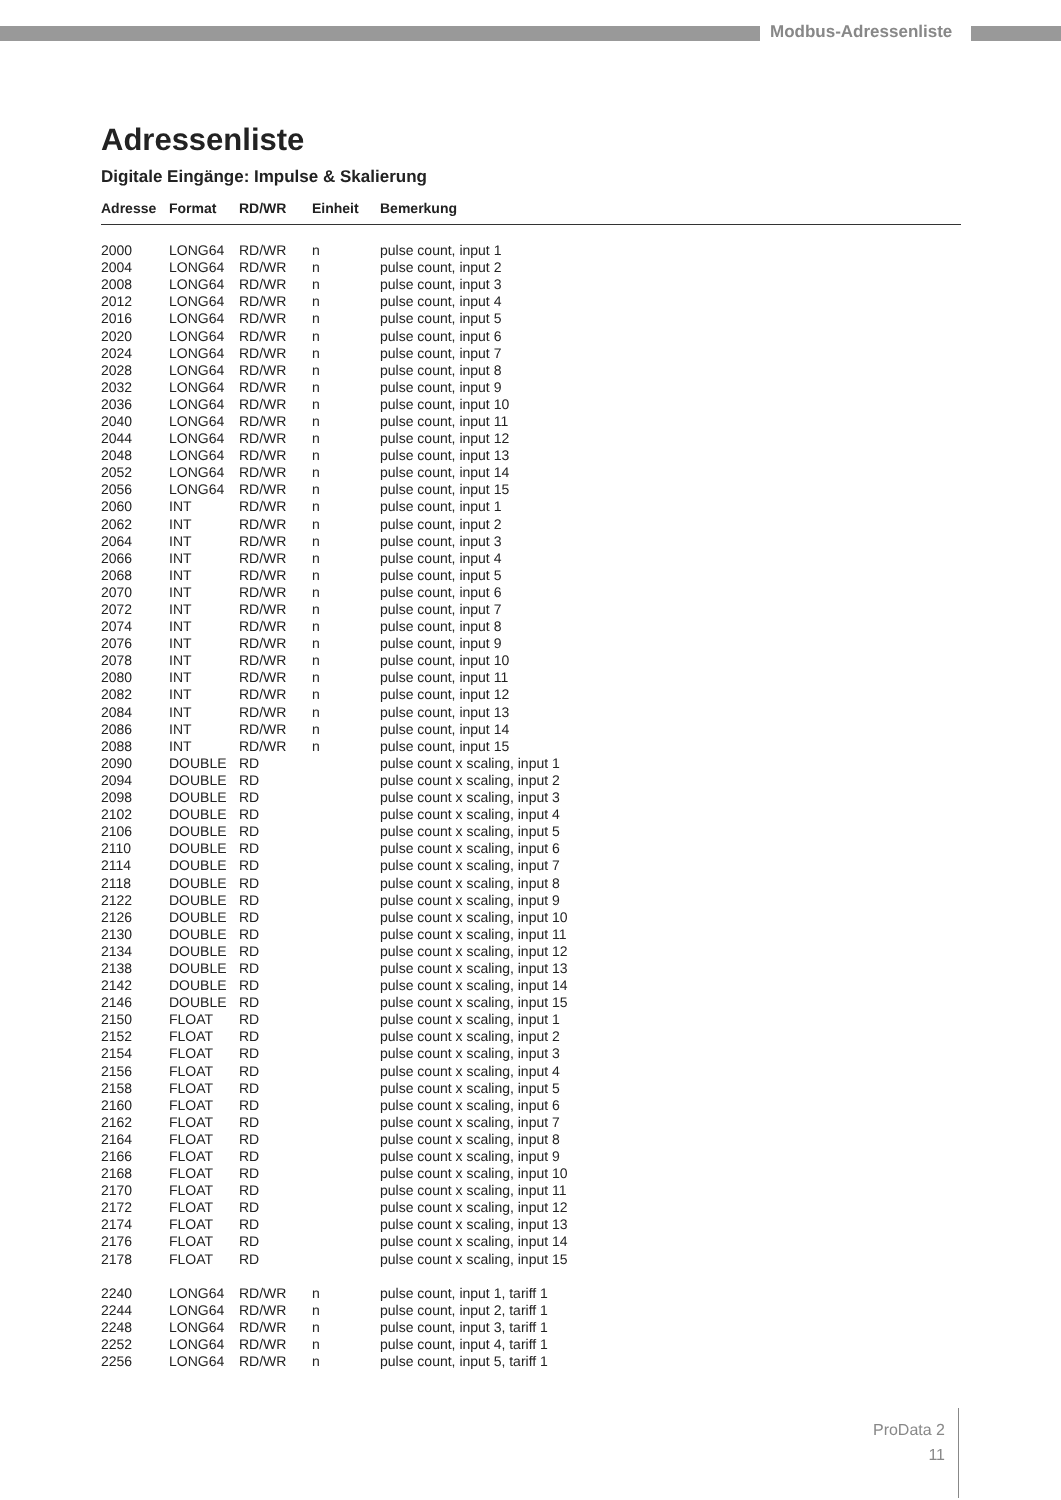Modbus-Adressenliste
Adressenliste
Digitale Eingänge: Impulse & Skalierung
| Adresse | Format | RD/WR | Einheit | Bemerkung |
| --- | --- | --- | --- | --- |
| 2000 | LONG64 | RD/WR | n | pulse count, input 1 |
| 2004 | LONG64 | RD/WR | n | pulse count, input 2 |
| 2008 | LONG64 | RD/WR | n | pulse count, input 3 |
| 2012 | LONG64 | RD/WR | n | pulse count, input 4 |
| 2016 | LONG64 | RD/WR | n | pulse count, input 5 |
| 2020 | LONG64 | RD/WR | n | pulse count, input 6 |
| 2024 | LONG64 | RD/WR | n | pulse count, input 7 |
| 2028 | LONG64 | RD/WR | n | pulse count, input 8 |
| 2032 | LONG64 | RD/WR | n | pulse count, input 9 |
| 2036 | LONG64 | RD/WR | n | pulse count, input 10 |
| 2040 | LONG64 | RD/WR | n | pulse count, input 11 |
| 2044 | LONG64 | RD/WR | n | pulse count, input 12 |
| 2048 | LONG64 | RD/WR | n | pulse count, input 13 |
| 2052 | LONG64 | RD/WR | n | pulse count, input 14 |
| 2056 | LONG64 | RD/WR | n | pulse count, input 15 |
| 2060 | INT | RD/WR | n | pulse count, input 1 |
| 2062 | INT | RD/WR | n | pulse count, input 2 |
| 2064 | INT | RD/WR | n | pulse count, input 3 |
| 2066 | INT | RD/WR | n | pulse count, input 4 |
| 2068 | INT | RD/WR | n | pulse count, input 5 |
| 2070 | INT | RD/WR | n | pulse count, input 6 |
| 2072 | INT | RD/WR | n | pulse count, input 7 |
| 2074 | INT | RD/WR | n | pulse count, input 8 |
| 2076 | INT | RD/WR | n | pulse count, input 9 |
| 2078 | INT | RD/WR | n | pulse count, input 10 |
| 2080 | INT | RD/WR | n | pulse count, input 11 |
| 2082 | INT | RD/WR | n | pulse count, input 12 |
| 2084 | INT | RD/WR | n | pulse count, input 13 |
| 2086 | INT | RD/WR | n | pulse count, input 14 |
| 2088 | INT | RD/WR | n | pulse count, input 15 |
| 2090 | DOUBLE | RD | | pulse count x scaling, input 1 |
| 2094 | DOUBLE | RD | | pulse count x scaling, input 2 |
| 2098 | DOUBLE | RD | | pulse count x scaling, input 3 |
| 2102 | DOUBLE | RD | | pulse count x scaling, input 4 |
| 2106 | DOUBLE | RD | | pulse count x scaling, input 5 |
| 2110 | DOUBLE | RD | | pulse count x scaling, input 6 |
| 2114 | DOUBLE | RD | | pulse count x scaling, input 7 |
| 2118 | DOUBLE | RD | | pulse count x scaling, input 8 |
| 2122 | DOUBLE | RD | | pulse count x scaling, input 9 |
| 2126 | DOUBLE | RD | | pulse count x scaling, input 10 |
| 2130 | DOUBLE | RD | | pulse count x scaling, input 11 |
| 2134 | DOUBLE | RD | | pulse count x scaling, input 12 |
| 2138 | DOUBLE | RD | | pulse count x scaling, input 13 |
| 2142 | DOUBLE | RD | | pulse count x scaling, input 14 |
| 2146 | DOUBLE | RD | | pulse count x scaling, input 15 |
| 2150 | FLOAT | RD | | pulse count x scaling, input 1 |
| 2152 | FLOAT | RD | | pulse count x scaling, input 2 |
| 2154 | FLOAT | RD | | pulse count x scaling, input 3 |
| 2156 | FLOAT | RD | | pulse count x scaling, input 4 |
| 2158 | FLOAT | RD | | pulse count x scaling, input 5 |
| 2160 | FLOAT | RD | | pulse count x scaling, input 6 |
| 2162 | FLOAT | RD | | pulse count x scaling, input 7 |
| 2164 | FLOAT | RD | | pulse count x scaling, input 8 |
| 2166 | FLOAT | RD | | pulse count x scaling, input 9 |
| 2168 | FLOAT | RD | | pulse count x scaling, input 10 |
| 2170 | FLOAT | RD | | pulse count x scaling, input 11 |
| 2172 | FLOAT | RD | | pulse count x scaling, input 12 |
| 2174 | FLOAT | RD | | pulse count x scaling, input 13 |
| 2176 | FLOAT | RD | | pulse count x scaling, input 14 |
| 2178 | FLOAT | RD | | pulse count x scaling, input 15 |
| 2240 | LONG64 | RD/WR | n | pulse count, input 1, tariff 1 |
| 2244 | LONG64 | RD/WR | n | pulse count, input 2, tariff 1 |
| 2248 | LONG64 | RD/WR | n | pulse count, input 3, tariff 1 |
| 2252 | LONG64 | RD/WR | n | pulse count, input 4, tariff 1 |
| 2256 | LONG64 | RD/WR | n | pulse count, input 5, tariff 1 |
ProData 2
11